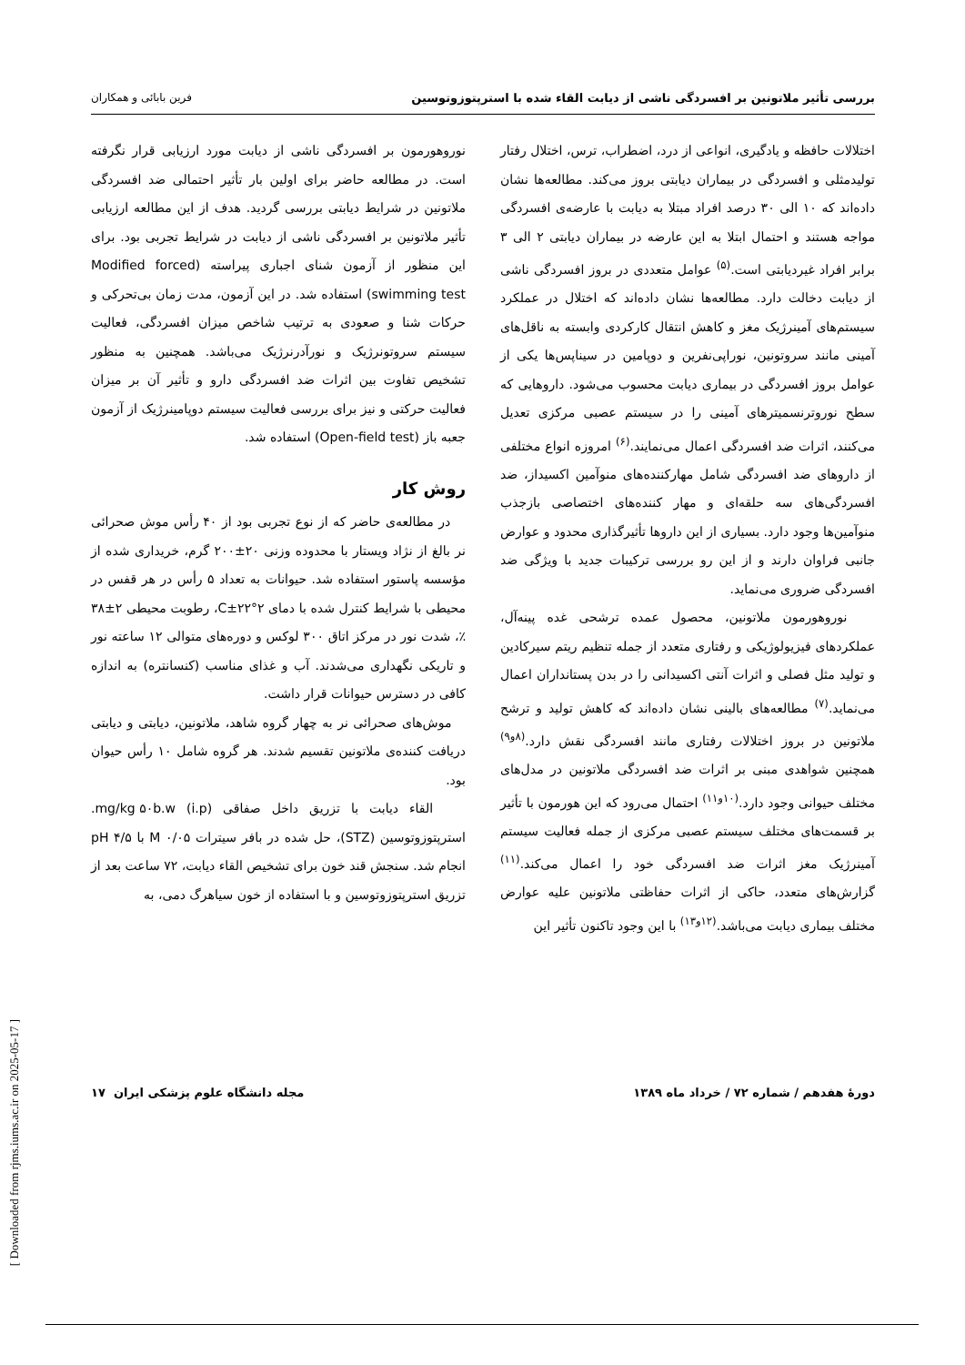بررسی تأثیر ملاتونین بر افسردگی ناشی از دیابت القاء شده با استرپتوزوتوسین فرین بابائی و همکاران
اختلالات حافظه و یادگیری، انواعی از درد، اضطراب، ترس، اختلال رفتار تولیدمثلی و افسردگی در بیماران دیابتی بروز می‌کند. مطالعه‌ها نشان داده‌اند که ۱۰ الی ۳۰ درصد افراد مبتلا به دیابت با عارضه‌ی افسردگی مواجه هستند و احتمال ابتلا به این عارضه در بیماران دیابتی ۲ الی ۳ برابر افراد غیردیابتی است.<sup>(۵)</sup> عوامل متعددی در بروز افسردگی ناشی از دیابت دخالت دارد. مطالعه‌ها نشان داده‌اند که اختلال در عملکرد سیستم‌های آمینرژیک مغز و کاهش انتقال کارکردی وابسته به ناقل‌های آمینی مانند سروتونین، نوراپی‌نفرین و دوپامین در سیناپس‌ها یکی از عوامل بروز افسردگی در بیماری دیابت محسوب می‌شود. داروهایی که سطح نوروترنسمیترهای آمینی را در سیستم عصبی مرکزی تعدیل می‌کنند، اثرات ضد افسردگی اعمال می‌نمایند.<sup>(۶)</sup> امروزه انواع مختلفی از داروهای ضد افسردگی شامل مهارکننده‌های منوآمین اکسیداز، ضد افسردگی‌های سه حلقه‌ای و مهار کننده‌های اختصاصی بازجذب منوآمین‌ها وجود دارد. بسیاری از این داروها تأثیرگذاری محدود و عوارض جانبی فراوان دارند و از این رو بررسی ترکیبات جدید با ویژگی ضد افسردگی ضروری می‌نماید.
نوروهورمون ملاتونین، محصول عمده ترشحی غده پینه‌آل، عملکردهای فیزیولوژیکی و رفتاری متعدد از جمله تنظیم ریتم سیرکادین و تولید مثل فصلی و اثرات آنتی اکسیدانی را در بدن پستانداران اعمال می‌نماید.<sup>(۷)</sup> مطالعه‌های بالینی نشان داده‌اند که کاهش تولید و ترشح ملاتونین در بروز اختلالات رفتاری مانند افسردگی نقش دارد.<sup>(۸و۹)</sup> همچنین شواهدی مبنی بر اثرات ضد افسردگی ملاتونین در مدل‌های مختلف حیوانی وجود دارد.<sup>(۱۰و۱۱)</sup> احتمال می‌رود که این هورمون با تأثیر بر قسمت‌های مختلف سیستم عصبی مرکزی از جمله فعالیت سیستم آمینرژیک مغز اثرات ضد افسردگی خود را اعمال می‌کند.<sup>(۱۱)</sup> گزارش‌های متعدد، حاکی از اثرات حفاظتی ملاتونین علیه عوارض مختلف بیماری دیابت می‌باشد.<sup>(۱۲و۱۳)</sup> با این وجود تاکنون تأثیر این
نوروهورمون بر افسردگی ناشی از دیابت مورد ارزیابی قرار نگرفته است. در مطالعه حاضر برای اولین بار تأثیر احتمالی ضد افسردگی ملاتونین در شرایط دیابتی بررسی گردید. هدف از این مطالعه ارزیابی تأثیر ملاتونین بر افسردگی ناشی از دیابت در شرایط تجربی بود. برای این منظور از آزمون شنای اجباری پیراسته (Modified forced swimming test) استفاده شد. در این آزمون، مدت زمان بی‌تحرکی و حرکات شنا و صعودی به ترتیب شاخص میزان افسردگی، فعالیت سیستم سروتونرژیک و نورآدرنرژیک می‌باشد. همچنین به منظور تشخیص تفاوت بین اثرات ضد افسردگی دارو و تأثیر آن بر میزان فعالیت حرکتی و نیز برای بررسی فعالیت سیستم دوپامینرژیک از آزمون جعبه باز (Open-field test) استفاده شد.
روش کار
در مطالعه‌ی حاضر که از نوع تجربی بود از ۴۰ رأس موش صحرائی نر بالغ از نژاد ویستار با محدوده وزنی ۲۰±۲۰۰ گرم، خریداری شده از مؤسسه پاستور استفاده شد. حیوانات به تعداد ۵ رأس در هر قفس در محیطی با شرایط کنترل شده با دمای ۲°C±۲۲، رطوبت محیطی ۲±۳۸ ٪، شدت نور در مرکز اتاق ۳۰۰ لوکس و دوره‌های متوالی ۱۲ ساعته نور و تاریکی نگهداری می‌شدند. آب و غذای مناسب (کنسانتره) به اندازه کافی در دسترس حیوانات قرار داشت.
موش‌های صحرائی نر به چهار گروه شاهد، ملاتونین، دیابتی و دیابتی دریافت کننده‌ی ملاتونین تقسیم شدند. هر گروه شامل ۱۰ رأس حیوان بود.
القاء دیابت با تزریق داخل صفاقی (i.p) mg/kg ۵۰b.w. استرپتوزوتوسین (STZ)، حل شده در بافر سیترات M ۰/۰۵ با pH ۴/۵ انجام شد. سنجش قند خون برای تشخیص القاء دیابت، ۷۲ ساعت بعد از تزریق استرپتوزوتوسین و با استفاده از خون سیاهرگ دمی، به
دورهٔ هفدهم / شماره ۷۲ / خرداد ماه ۱۳۸۹ مجله دانشگاه علوم پزشکی ایران ۱۷
[ Downloaded from rjms.iums.ac.ir on 2025-05-17 ]